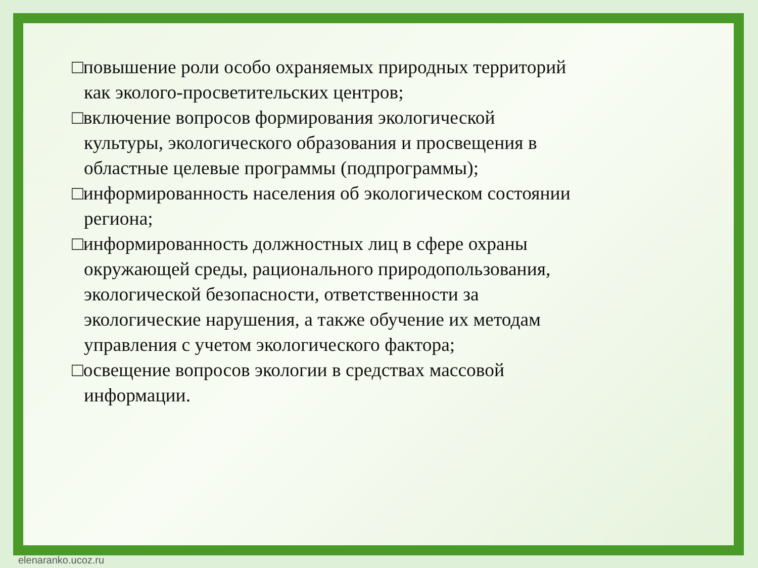□повышение роли особо охраняемых природных территорий как эколого-просветительских центров;
□включение вопросов формирования экологической культуры, экологического образования и просвещения в областные целевые программы (подпрограммы);
□информированность населения об экологическом состоянии региона;
□информированность должностных лиц в сфере охраны окружающей среды, рационального природопользования, экологической безопасности, ответственности за экологические нарушения, а также обучение их методам управления с учетом экологического фактора;
□освещение вопросов экологии в средствах массовой информации.
elenaranko.ucoz.ru